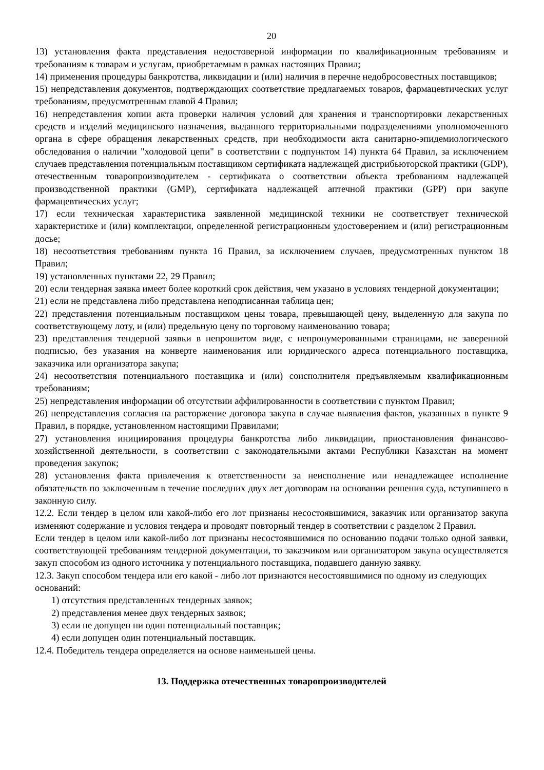20
13) установления факта представления недостоверной информации по квалификационным требованиям и требованиям к товарам и услугам, приобретаемым в рамках настоящих Правил;
14) применения процедуры банкротства, ликвидации и (или) наличия в перечне недобросовестных поставщиков;
15) непредставления документов, подтверждающих соответствие предлагаемых товаров, фармацевтических услуг требованиям, предусмотренным главой 4 Правил;
16) непредставления копии акта проверки наличия условий для хранения и транспортировки лекарственных средств и изделий медицинского назначения, выданного территориальными подразделениями уполномоченного органа в сфере обращения лекарственных средств, при необходимости акта санитарно-эпидемиологического обследования о наличии "холодовой цепи" в соответствии с подпунктом 14) пункта 64 Правил, за исключением случаев представления потенциальным поставщиком сертификата надлежащей дистрибьюторской практики (GDP), отечественным товаропроизводителем - сертификата о соответствии объекта требованиям надлежащей производственной практики (GMP), сертификата надлежащей аптечной практики (GPP) при закупе фармацевтических услуг;
17) если техническая характеристика заявленной медицинской техники не соответствует технической характеристике и (или) комплектации, определенной регистрационным удостоверением и (или) регистрационным досье;
18) несоответствия требованиям пункта 16 Правил, за исключением случаев, предусмотренных пунктом 18 Правил;
19) установленных пунктами 22, 29 Правил;
20) если тендерная заявка имеет более короткий срок действия, чем указано в условиях тендерной документации;
21) если не представлена либо представлена неподписанная таблица цен;
22) представления потенциальным поставщиком цены товара, превышающей цену, выделенную для закупа по соответствующему лоту, и (или) предельную цену по торговому наименованию товара;
23) представления тендерной заявки в непрошитом виде, с непронумерованными страницами, не заверенной подписью, без указания на конверте наименования или юридического адреса потенциального поставщика, заказчика или организатора закупа;
24) несоответствия потенциального поставщика и (или) соисполнителя предъявляемым квалификационным требованиям;
25) непредставления информации об отсутствии аффилированности в соответствии с пунктом Правил;
26) непредставления согласия на расторжение договора закупа в случае выявления фактов, указанных в пункте 9 Правил, в порядке, установленном настоящими Правилами;
27) установления инициирования процедуры банкротства либо ликвидации, приостановления финансово-хозяйственной деятельности, в соответствии с законодательными актами Республики Казахстан на момент проведения закупок;
28) установления факта привлечения к ответственности за неисполнение или ненадлежащее исполнение обязательств по заключенным в течение последних двух лет договорам на основании решения суда, вступившего в законную силу.
12.2. Если тендер в целом или какой-либо его лот признаны несостоявшимися, заказчик или организатор закупа изменяют содержание и условия тендера и проводят повторный тендер в соответствии с разделом 2 Правил.
Если тендер в целом или какой-либо лот признаны несостоявшимися по основанию подачи только одной заявки, соответствующей требованиям тендерной документации, то заказчиком или организатором закупа осуществляется закуп способом из одного источника у потенциального поставщика, подавшего данную заявку.
12.3. Закуп способом тендера или его какой - либо лот признаются несостоявшимися по одному из следующих оснований:
1) отсутствия представленных тендерных заявок;
2) представления менее двух тендерных заявок;
3) если не допущен ни один потенциальный поставщик;
4) если допущен один потенциальный поставщик.
12.4. Победитель тендера определяется на основе наименьшей цены.
13. Поддержка отечественных товаропроизводителей